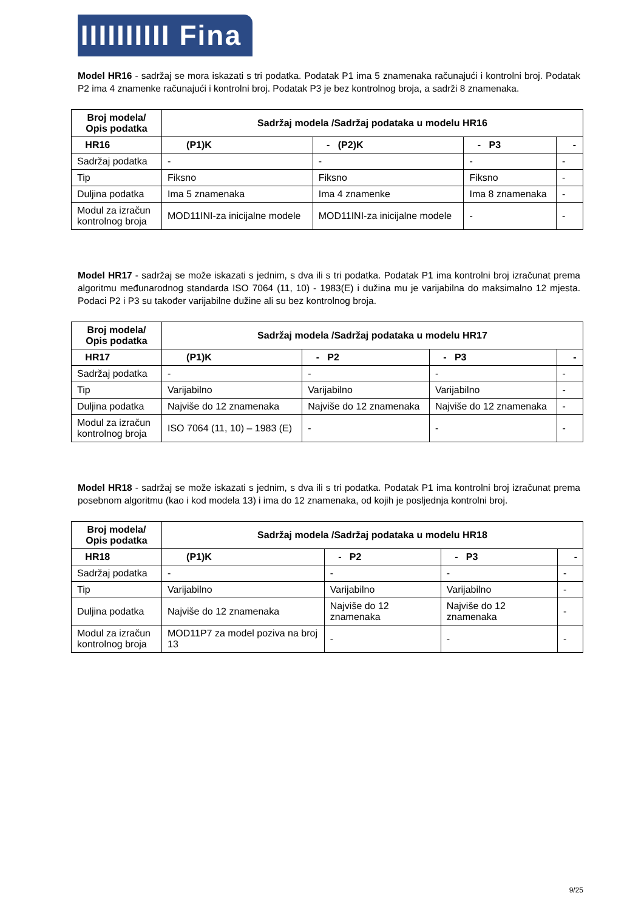IIIIIIIIII Fina
Model HR16 - sadržaj se mora iskazati s tri podatka. Podatak P1 ima 5 znamenaka računajući i kontrolni broj. Podatak P2 ima 4 znamenke računajući i kontrolni broj. Podatak P3 je bez kontrolnog broja, a sadrži 8 znamenaka.
| Broj modela/ Opis podatka | Sadržaj modela /Sadržaj podataka u modelu HR16 | | | |
| --- | --- | --- | --- | --- |
| HR16 | (P1)K | - (P2)K | - P3 | - |
| Sadržaj podatka | - | - | - | - |
| Tip | Fiksno | Fiksno | Fiksno | - |
| Duljina podatka | Ima 5 znamenaka | Ima 4 znamenke | Ima 8 znamenaka | - |
| Modul za izračun kontrolnog broja | MOD11INI-za inicijalne modele | MOD11INI-za inicijalne modele | - | - |
Model HR17 - sadržaj se može iskazati s jednim, s dva ili s tri podatka. Podatak P1 ima kontrolni broj izračunat prema algoritmu međunarodnog standarda ISO 7064 (11, 10) - 1983(E) i dužina mu je varijabilna do maksimalno 12 mjesta. Podaci P2 i P3 su također varijabilne dužine ali su bez kontrolnog broja.
| Broj modela/ Opis podatka | Sadržaj modela /Sadržaj podataka u modelu HR17 | | | |
| --- | --- | --- | --- | --- |
| HR17 | (P1)K | - P2 | - P3 | - |
| Sadržaj podatka | - | - | - | - |
| Tip | Varijabilno | Varijabilno | Varijabilno | - |
| Duljina podatka | Najviše do 12 znamenaka | Najviše do 12 znamenaka | Najviše do 12 znamenaka | - |
| Modul za izračun kontrolnog broja | ISO 7064 (11, 10) – 1983 (E) | - | - | - |
Model HR18 - sadržaj se može iskazati s jednim, s dva ili s tri podatka. Podatak P1 ima kontrolni broj izračunat prema posebnom algoritmu (kao i kod modela 13) i ima do 12 znamenaka, od kojih je posljednja kontrolni broj.
| Broj modela/ Opis podatka | Sadržaj modela /Sadržaj podataka u modelu HR18 | | | |
| --- | --- | --- | --- | --- |
| HR18 | (P1)K | - P2 | - P3 | - |
| Sadržaj podatka | - | - | - | - |
| Tip | Varijabilno | Varijabilno | Varijabilno | - |
| Duljina podatka | Najviše do 12 znamenaka | Najviše do 12 znamenaka | Najviše do 12 znamenaka | - |
| Modul za izračun kontrolnog broja | MOD11P7 za model poziva na broj 13 | - | - | - |
9/25